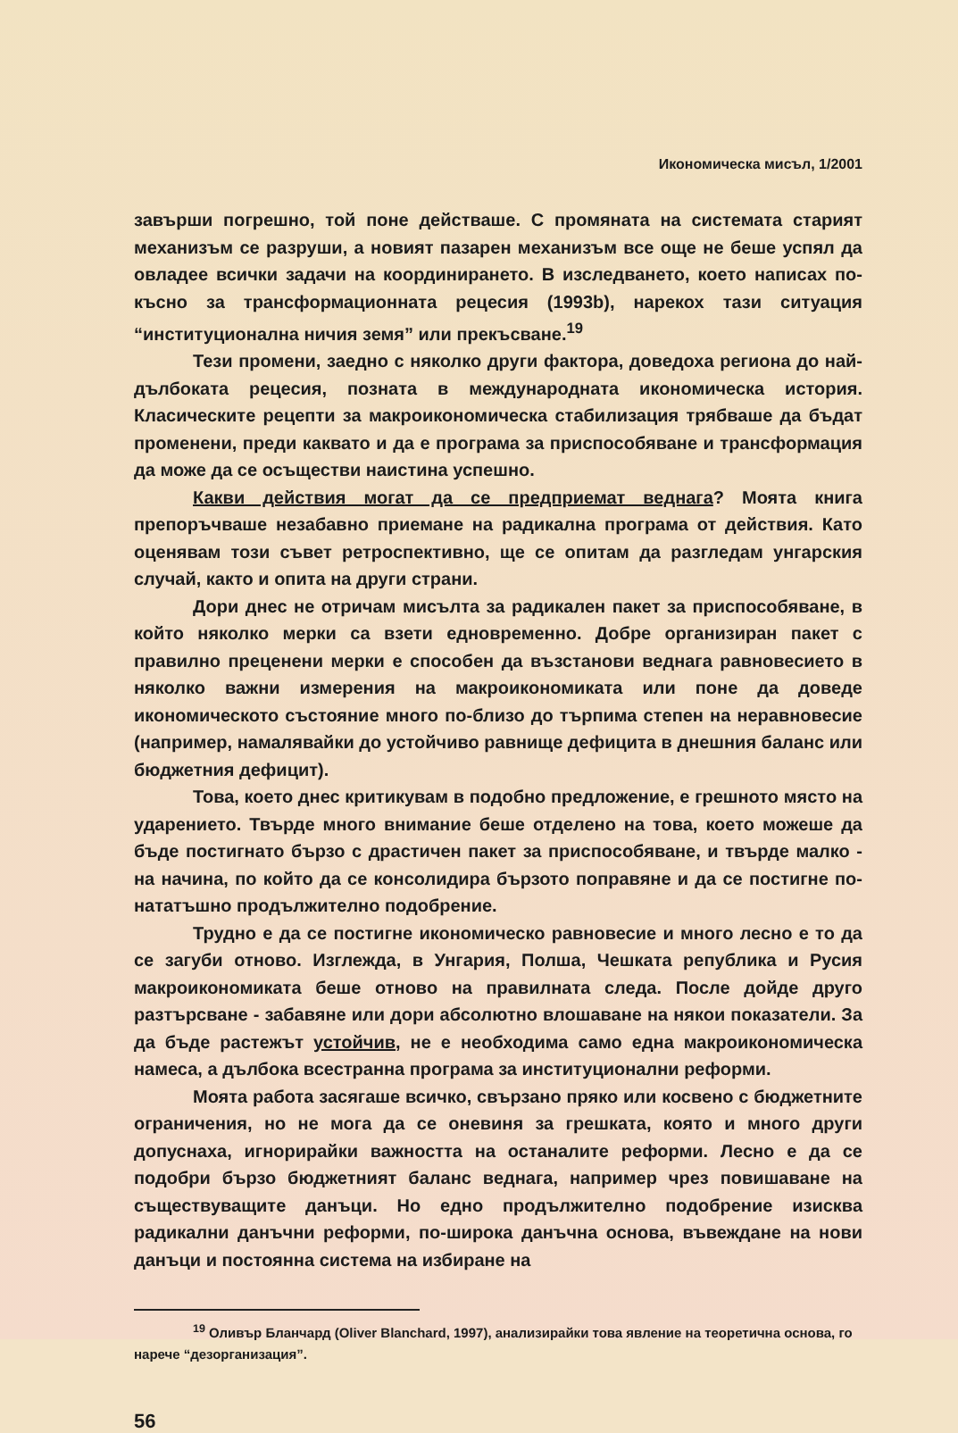Икономическа мисъл, 1/2001
завърши погрешно, той поне действаше. С промяната на системата старият механизъм се разруши, а новият пазарен механизъм все още не беше успял да овладее всички задачи на координирането. В изследването, което написах по-късно за трансформационната рецесия (1993b), нарекох тази ситуация “институционална ничия земя” или прекъсване.<sup>19</sup>
Тези промени, заедно с няколко други фактора, доведоха региона до най-дълбоката рецесия, позната в международната икономическа история. Класическите рецепти за макроикономическа стабилизация трябваше да бъдат променени, преди каквато и да е програма за приспособяване и трансформация да може да се осъществи наистина успешно.
Какви действия могат да се предприемат веднага? Моята книга препоръчваше незабавно приемане на радикална програма от действия. Като оценявам този съвет ретроспективно, ще се опитам да разгледам унгарския случай, както и опита на други страни.
Дори днес не отричам мисълта за радикален пакет за приспособяване, в който няколко мерки са взети едновременно. Добре организиран пакет с правилно преценени мерки е способен да възстанови веднага равновесието в няколко важни измерения на макроикономиката или поне да доведе икономическото състояние много по-близо до търпима степен на неравновесие (например, намалявайки до устойчиво равнище дефицита в днешния баланс или бюджетния дефицит).
Това, което днес критикувам в подобно предложение, е грешното място на ударението. Твърде много внимание беше отделено на това, което можеше да бъде постигнато бързо с драстичен пакет за приспособяване, и твърде малко - на начина, по който да се консолидира бързото поправяне и да се постигне по-нататъшно продължително подобрение.
Трудно е да се постигне икономическо равновесие и много лесно е то да се загуби отново. Изглежда, в Унгария, Полша, Чешката република и Русия макроикономиката беше отново на правилната следа. После дойде друго разтърсване - забавяне или дори абсолютно влошаване на някои показатели. За да бъде растежът устойчив, не е необходима само една макроикономическа намеса, а дълбока всестранна програма за институционални реформи.
Моята работа засягаше всичко, свързано пряко или косвено с бюджетните ограничения, но не мога да се оневиня за грешката, която и много други допуснаха, игнорирайки важността на останалите реформи. Лесно е да се подобри бързо бюджетният баланс веднага, например чрез повишаване на съществуващите данъци. Но едно продължително подобрение изисква радикални данъчни реформи, по-широка данъчна основа, въвеждане на нови данъци и постоянна система на избиране на
<sup>19</sup> Оливър Бланчард (Oliver Blanchard, 1997), анализирайки това явление на теоретична основа, го нарече “дезорганизация”.
56